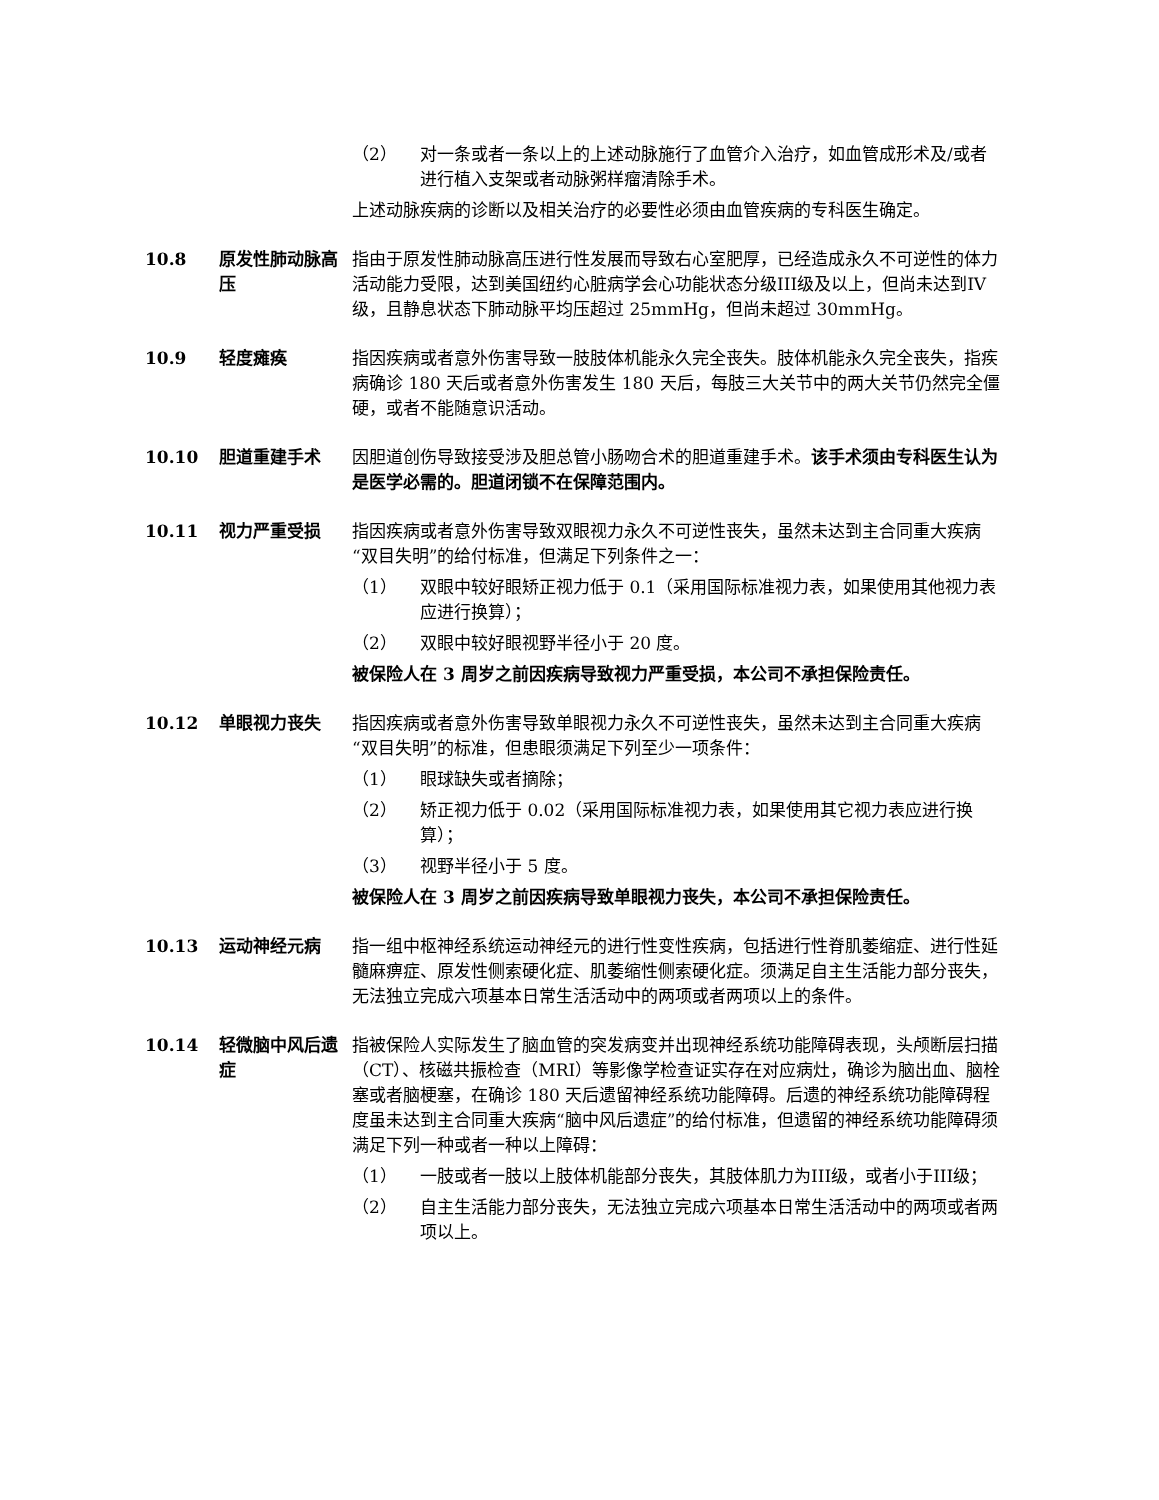（2） 对一条或者一条以上的上述动脉施行了血管介入治疗，如血管成形术及/或者进行植入支架或者动脉粥样瘤清除手术。
上述动脉疾病的诊断以及相关治疗的必要性必须由血管疾病的专科医生确定。
10.8 原发性肺动脉高压
指由于原发性肺动脉高压进行性发展而导致右心室肥厚，已经造成永久不可逆性的体力活动能力受限，达到美国纽约心脏病学会心功能状态分级III级及以上，但尚未达到IV级，且静息状态下肺动脉平均压超过 25mmHg，但尚未超过 30mmHg。
10.9 轻度瘫痪 指因疾病或者意外伤害导致一肢肢体机能永久完全丧失。肢体机能永久完全丧失，指疾病确诊 180 天后或者意外伤害发生 180 天后，每肢三大关节中的两大关节仍然完全僵硬，或者不能随意识活动。
10.10 胆道重建手术 因胆道创伤导致接受涉及胆总管小肠吻合术的胆道重建手术。该手术须由专科医生认为是医学必需的。胆道闭锁不在保障范围内。
10.11 视力严重受损 指因疾病或者意外伤害导致双眼视力永久不可逆性丧失，虽然未达到主合同重大疾病“双目失明”的给付标准，但满足下列条件之一：
（1） 双眼中较好眼矫正视力低于 0.1（采用国际标准视力表，如果使用其他视力表应进行换算）；
（2） 双眼中较好眼视野半径小于 20 度。
被保险人在 3 周岁之前因疾病导致视力严重受损，本公司不承担保险责任。
10.12 单眼视力丧失 指因疾病或者意外伤害导致单眼视力永久不可逆性丧失，虽然未达到主合同重大疾病“双目失明”的标准，但患眼须满足下列至少一项条件：
（1） 眼球缺失或者摘除；
（2） 矫正视力低于 0.02（采用国际标准视力表，如果使用其它视力表应进行换算）；
（3） 视野半径小于 5 度。
被保险人在 3 周岁之前因疾病导致单眼视力丧失，本公司不承担保险责任。
10.13 运动神经元病 指一组中枢神经系统运动神经元的进行性变性疾病，包括进行性脊肌萎缩症、进行性延髓麻痹症、原发性侧索硬化症、肌萎缩性侧索硬化症。须满足自主生活能力部分丧失，无法独立完成六项基本日常生活活动中的两项或者两项以上的条件。
10.14 轻微脑中风后遗症
指被保险人实际发生了脑血管的突发病变并出现神经系统功能障碍表现，头颅断层扫描（CT）、核磁共振检查（MRI）等影像学检查证实存在对应病灶，确诊为脑出血、脑栓塞或者脑梗塞，在确诊 180 天后遗留神经系统功能障碍。后遗的神经系统功能障碍程度虽未达到主合同重大疾病“脑中风后遗症”的给付标准，但遗留的神经系统功能障碍须满足下列一种或者一种以上障碍：
（1） 一肢或者一肢以上肢体机能部分丧失，其肢体肌力为III级，或者小于III级；
（2） 自主生活能力部分丧失，无法独立完成六项基本日常生活活动中的两项或者两项以上。